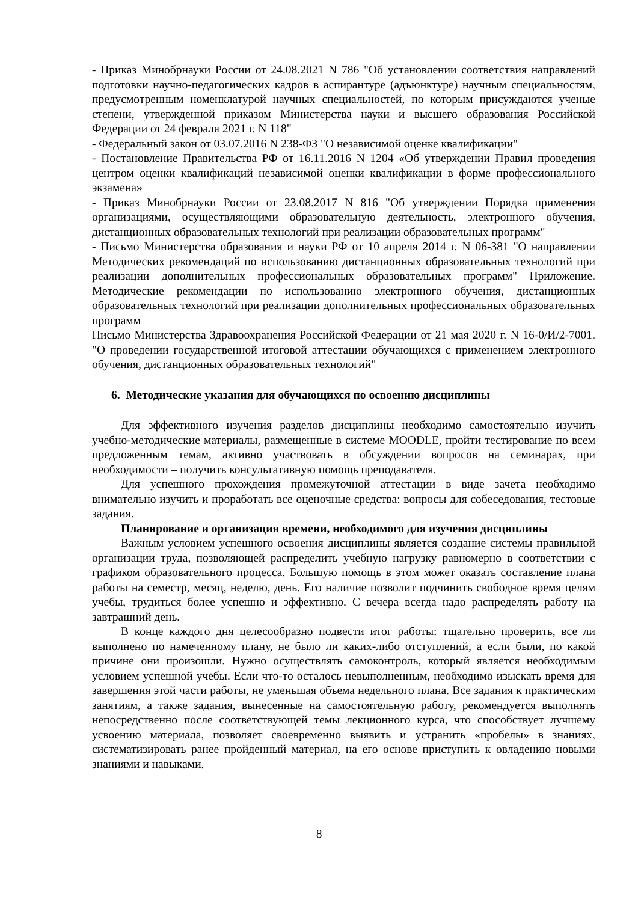- Приказ Минобрнауки России от 24.08.2021 N 786 "Об установлении соответствия направлений подготовки научно-педагогических кадров в аспирантуре (адъюнктуре) научным специальностям, предусмотренным номенклатурой научных специальностей, по которым присуждаются ученые степени, утвержденной приказом Министерства науки и высшего образования Российской Федерации от 24 февраля 2021 г. N 118"
- Федеральный закон от 03.07.2016 N 238-ФЗ "О независимой оценке квалификации"
- Постановление Правительства РФ от 16.11.2016 N 1204 «Об утверждении Правил проведения центром оценки квалификаций независимой оценки квалификации в форме профессионального экзамена»
- Приказ Минобрнауки России от 23.08.2017 N 816 "Об утверждении Порядка применения организациями, осуществляющими образовательную деятельность, электронного обучения, дистанционных образовательных технологий при реализации образовательных программ"
- Письмо Министерства образования и науки РФ от 10 апреля 2014 г. N 06-381 "О направлении Методических рекомендаций по использованию дистанционных образовательных технологий при реализации дополнительных профессиональных образовательных программ" Приложение. Методические рекомендации по использованию электронного обучения, дистанционных образовательных технологий при реализации дополнительных профессиональных образовательных программ
Письмо Министерства Здравоохранения Российской Федерации от 21 мая 2020 г. N 16-0/И/2-7001. "О проведении государственной итоговой аттестации обучающихся с применением электронного обучения, дистанционных образовательных технологий"
6. Методические указания для обучающихся по освоению дисциплины
Для эффективного изучения разделов дисциплины необходимо самостоятельно изучить учебно-методические материалы, размещенные в системе MOODLE, пройти тестирование по всем предложенным темам, активно участвовать в обсуждении вопросов на семинарах, при необходимости – получить консультативную помощь преподавателя.
Для успешного прохождения промежуточной аттестации в виде зачета необходимо внимательно изучить и проработать все оценочные средства: вопросы для собеседования, тестовые задания.
Планирование и организация времени, необходимого для изучения дисциплины
Важным условием успешного освоения дисциплины является создание системы правильной организации труда, позволяющей распределить учебную нагрузку равномерно в соответствии с графиком образовательного процесса. Большую помощь в этом может оказать составление плана работы на семестр, месяц, неделю, день. Его наличие позволит подчинить свободное время целям учебы, трудиться более успешно и эффективно. С вечера всегда надо распределять работу на завтрашний день.
В конце каждого дня целесообразно подвести итог работы: тщательно проверить, все ли выполнено по намеченному плану, не было ли каких-либо отступлений, а если были, по какой причине они произошли. Нужно осуществлять самоконтроль, который является необходимым условием успешной учебы. Если что-то осталось невыполненным, необходимо изыскать время для завершения этой части работы, не уменьшая объема недельного плана. Все задания к практическим занятиям, а также задания, вынесенные на самостоятельную работу, рекомендуется выполнять непосредственно после соответствующей темы лекционного курса, что способствует лучшему усвоению материала, позволяет своевременно выявить и устранить «пробелы» в знаниях, систематизировать ранее пройденный материал, на его основе приступить к овладению новыми знаниями и навыками.
8